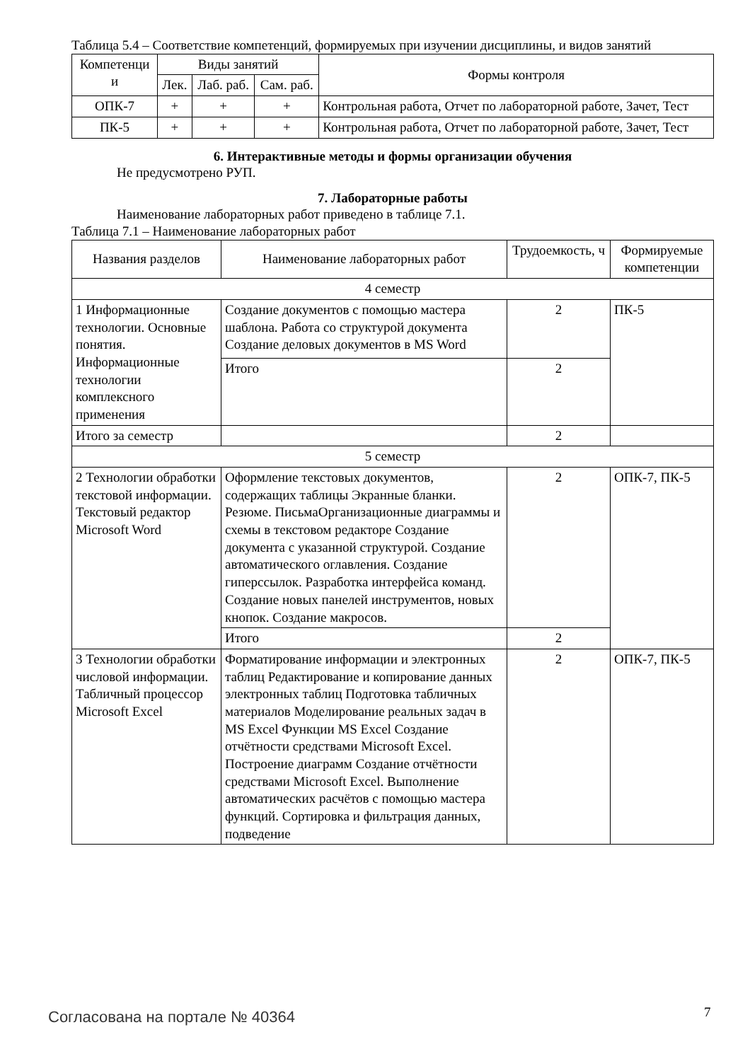Таблица 5.4 – Соответствие компетенций, формируемых при изучении дисциплины, и видов занятий
| Компетенци и | Виды занятий | | | Формы контроля |
| --- | --- | --- | --- | --- |
| | Лек. | Лаб. раб. | Сам. раб. | |
| ОПК-7 | + | + | + | Контрольная работа, Отчет по лабораторной работе, Зачет, Тест |
| ПК-5 | + | + | + | Контрольная работа, Отчет по лабораторной работе, Зачет, Тест |
6. Интерактивные методы и формы организации обучения
Не предусмотрено РУП.
7. Лабораторные работы
Наименование лабораторных работ приведено в таблице 7.1.
Таблица 7.1 – Наименование лабораторных работ
| Названия разделов | Наименование лабораторных работ | Трудоемкость, ч | Формируемые компетенции |
| --- | --- | --- | --- |
| 4 семестр | | | |
| 1 Информационные технологии. Основные понятия. Информационные технологии комплексного применения | Создание документов с помощью мастера шаблона. Работа со структурой документа Создание деловых документов в MS Word | 2 | ПК-5 |
| | Итого | 2 | |
| Итого за семестр | | 2 | |
| 5 семестр | | | |
| 2 Технологии обработки текстовой информации. Текстовый редактор Microsoft Word | Оформление текстовых документов, содержащих таблицы Экранные бланки. Резюме. ПисьмаОрганизационные диаграммы и схемы в текстовом редакторе Создание документа с указанной структурой. Создание автоматического оглавления. Создание гиперссылок. Разработка интерфейса команд. Создание новых панелей инструментов, новых кнопок. Создание макросов. | 2 | ОПК-7, ПК-5 |
| | Итого | 2 | |
| 3 Технологии обработки числовой информации. Табличный процессор Microsoft Excel | Форматирование информации и электронных таблиц Редактирование и копирование данных электронных таблиц Подготовка табличных материалов Моделирование реальных задач в MS Excel Функции MS Excel Создание отчётности средствами Microsoft Excel. Построение диаграмм Создание отчётности средствами Microsoft Excel. Выполнение автоматических расчётов с помощью мастера функций. Сортировка и фильтрация данных, подведение | 2 | ОПК-7, ПК-5 |
Согласована на портале № 40364 7